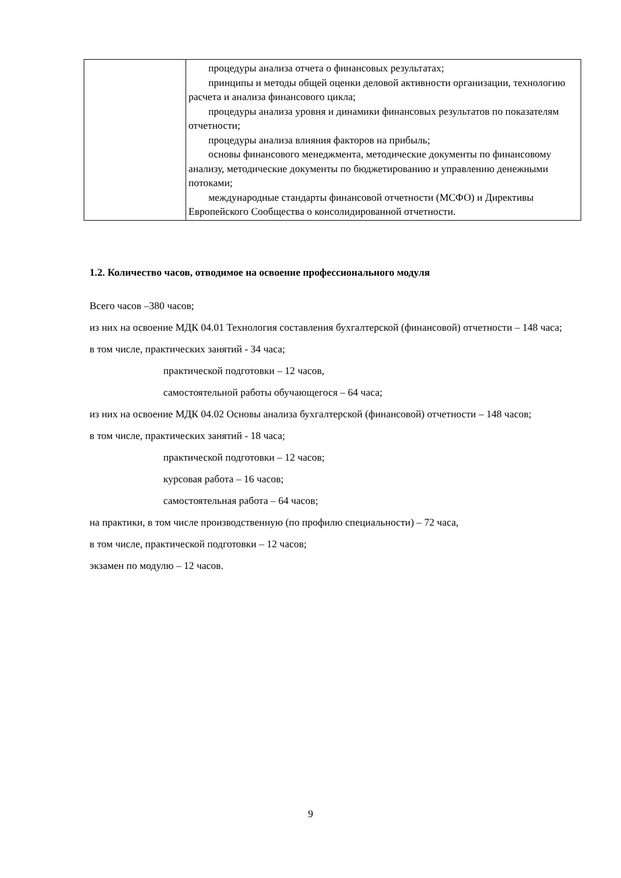| | процедуры анализа отчета о финансовых результатах; принципы и методы общей оценки деловой активности организации, технологию расчета и анализа финансового цикла; процедуры анализа уровня и динамики финансовых результатов по показателям отчетности; процедуры анализа влияния факторов на прибыль; основы финансового менеджмента, методические документы по финансовому анализу, методические документы по бюджетированию и управлению денежными потоками; международные стандарты финансовой отчетности (МСФО) и Директивы Европейского Сообщества о консолидированной отчетности. |
1.2. Количество часов, отводимое на освоение профессионального модуля
Всего часов –380 часов;
из них на освоение МДК 04.01 Технология составления бухгалтерской (финансовой) отчетности – 148 часа;
в том числе, практических занятий - 34 часа;
практической подготовки – 12 часов,
самостоятельной работы обучающегося – 64 часа;
из них на освоение МДК 04.02 Основы анализа бухгалтерской (финансовой) отчетности – 148 часов;
в том числе, практических занятий - 18 часа;
практической подготовки – 12 часов;
курсовая работа – 16 часов;
самостоятельная работа – 64 часов;
на практики, в том числе производственную (по профилю специальности) – 72 часа,
в том числе, практической подготовки – 12 часов;
экзамен по модулю – 12 часов.
9